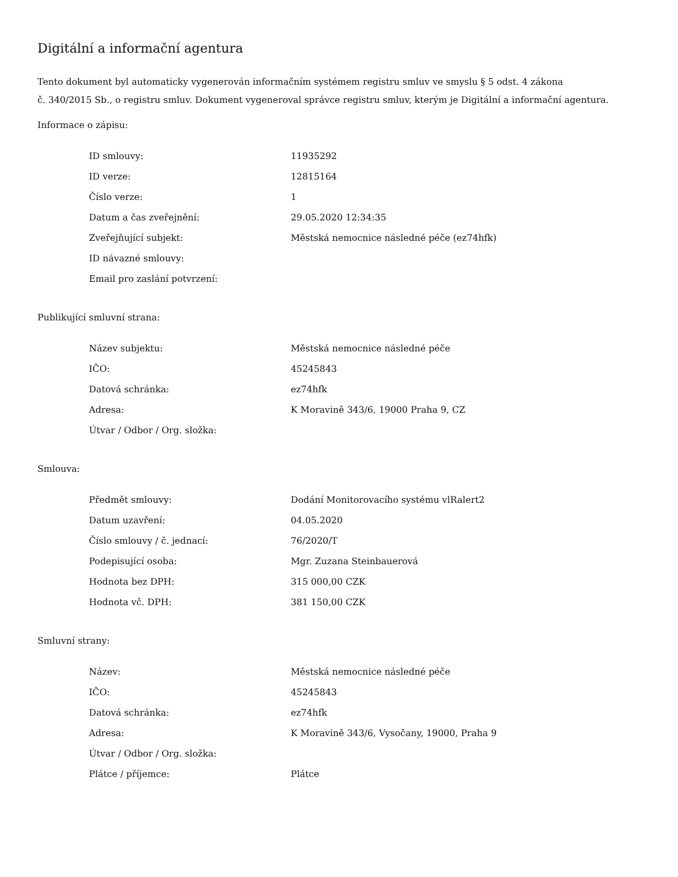Digitální a informační agentura
Tento dokument byl automaticky vygenerován informačním systémem registru smluv ve smyslu § 5 odst. 4 zákona
č. 340/2015 Sb., o registru smluv. Dokument vygeneroval správce registru smluv, kterým je Digitální a informační agentura.
Informace o zápisu:
| ID smlouvy: | 11935292 |
| ID verze: | 12815164 |
| Číslo verze: | 1 |
| Datum a čas zveřejnění: | 29.05.2020 12:34:35 |
| Zveřejňující subjekt: | Městská nemocnice následné péče (ez74hfk) |
| ID návazné smlouvy: | |
| Email pro zaslání potvrzení: | |
Publikující smluvní strana:
| Název subjektu: | Městská nemocnice následné péče |
| IČO: | 45245843 |
| Datová schránka: | ez74hfk |
| Adresa: | K Moravině 343/6, 19000 Praha 9, CZ |
| Útvar / Odbor / Org. složka: | |
Smlouva:
| Předmět smlouvy: | Dodání Monitorovacího systému vlRalert2 |
| Datum uzavření: | 04.05.2020 |
| Číslo smlouvy / č. jednací: | 76/2020/T |
| Podepisující osoba: | Mgr. Zuzana Steinbauerová |
| Hodnota bez DPH: | 315 000,00 CZK |
| Hodnota vč. DPH: | 381 150,00 CZK |
Smluvní strany:
| Název: | Městská nemocnice následné péče |
| IČO: | 45245843 |
| Datová schránka: | ez74hfk |
| Adresa: | K Moravině 343/6, Vysočany, 19000, Praha 9 |
| Útvar / Odbor / Org. složka: | |
| Plátce / příjemce: | Plátce |